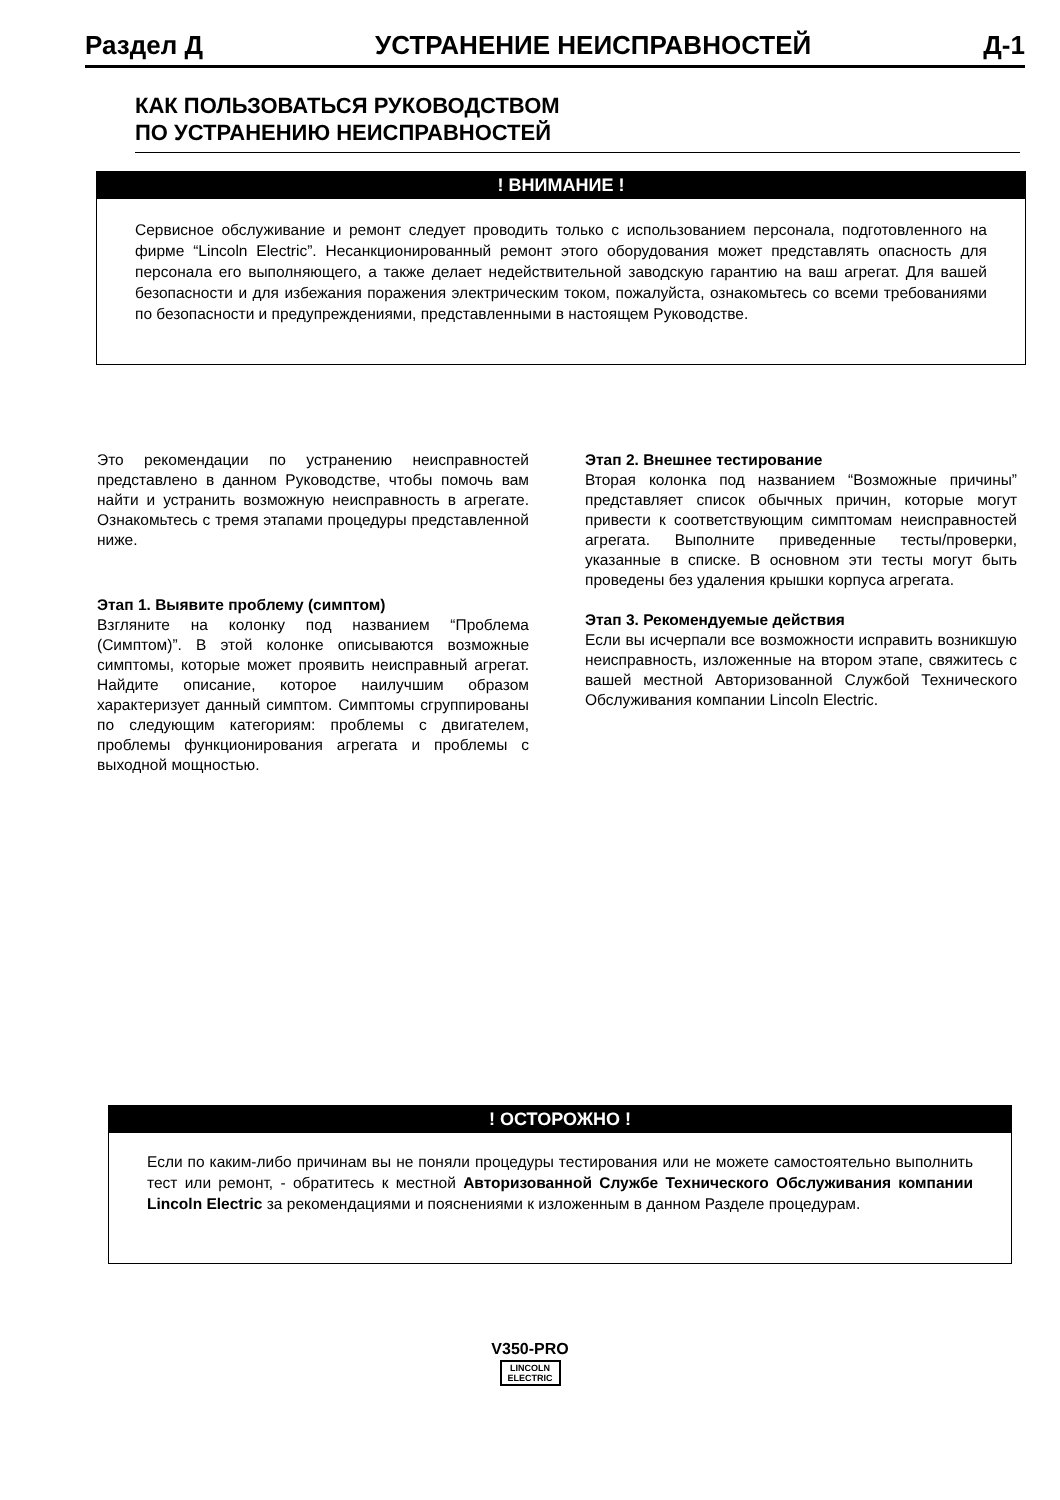Раздел Д УСТРАНЕНИЕ НЕИСПРАВНОСТЕЙ Д-1
КАК ПОЛЬЗОВАТЬСЯ РУКОВОДСТВОМ
ПО УСТРАНЕНИЮ НЕИСПРАВНОСТЕЙ
! ВНИМАНИЕ !
Сервисное обслуживание и ремонт следует проводить только с использованием персонала, подготовленного на фирме “Lincoln Electric”. Несанкционированный ремонт этого оборудования может представлять опасность для персонала его выполняющего, а также делает недействительной заводскую гарантию на ваш агрегат. Для вашей безопасности и для избежания поражения электрическим током, пожалуйста, ознакомьтесь со всеми требованиями по безопасности и предупреждениями, представленными в настоящем Руководстве.
Это рекомендации по устранению неисправностей представлено в данном Руководстве, чтобы помочь вам найти и устранить возможную неисправность в агрегате. Ознакомьтесь с тремя этапами процедуры представленной ниже.
Этап 1. Выявите проблему (симптом)
Взгляните на колонку под названием “Проблема (Симптом)”. В этой колонке описываются возможные симптомы, которые может проявить неисправный агрегат. Найдите описание, которое наилучшим образом характеризует данный симптом. Симптомы сгруппированы по следующим категориям: проблемы с двигателем, проблемы функционирования агрегата и проблемы с выходной мощностью.
Этап 2. Внешнее тестирование
Вторая колонка под названием “Возможные причины” представляет список обычных причин, которые могут привести к соответствующим симптомам неисправностей агрегата. Выполните приведенные тесты/проверки, указанные в списке. В основном эти тесты могут быть проведены без удаления крышки корпуса агрегата.
Этап 3. Рекомендуемые действия
Если вы исчерпали все возможности исправить возникшую неисправность, изложенные на втором этапе, свяжитесь с вашей местной Авторизованной Службой Технического Обслуживания компании Lincoln Electric.
! ОСТОРОЖНО !
Если по каким-либо причинам вы не поняли процедуры тестирования или не можете самостоятельно выполнить тест или ремонт, - обратитесь к местной Авторизованной Службе Технического Обслуживания компании Lincoln Electric за рекомендациями и пояснениями к изложенным в данном Разделе процедурам.
V350-PRO
LINCOLN
ELECTRIC